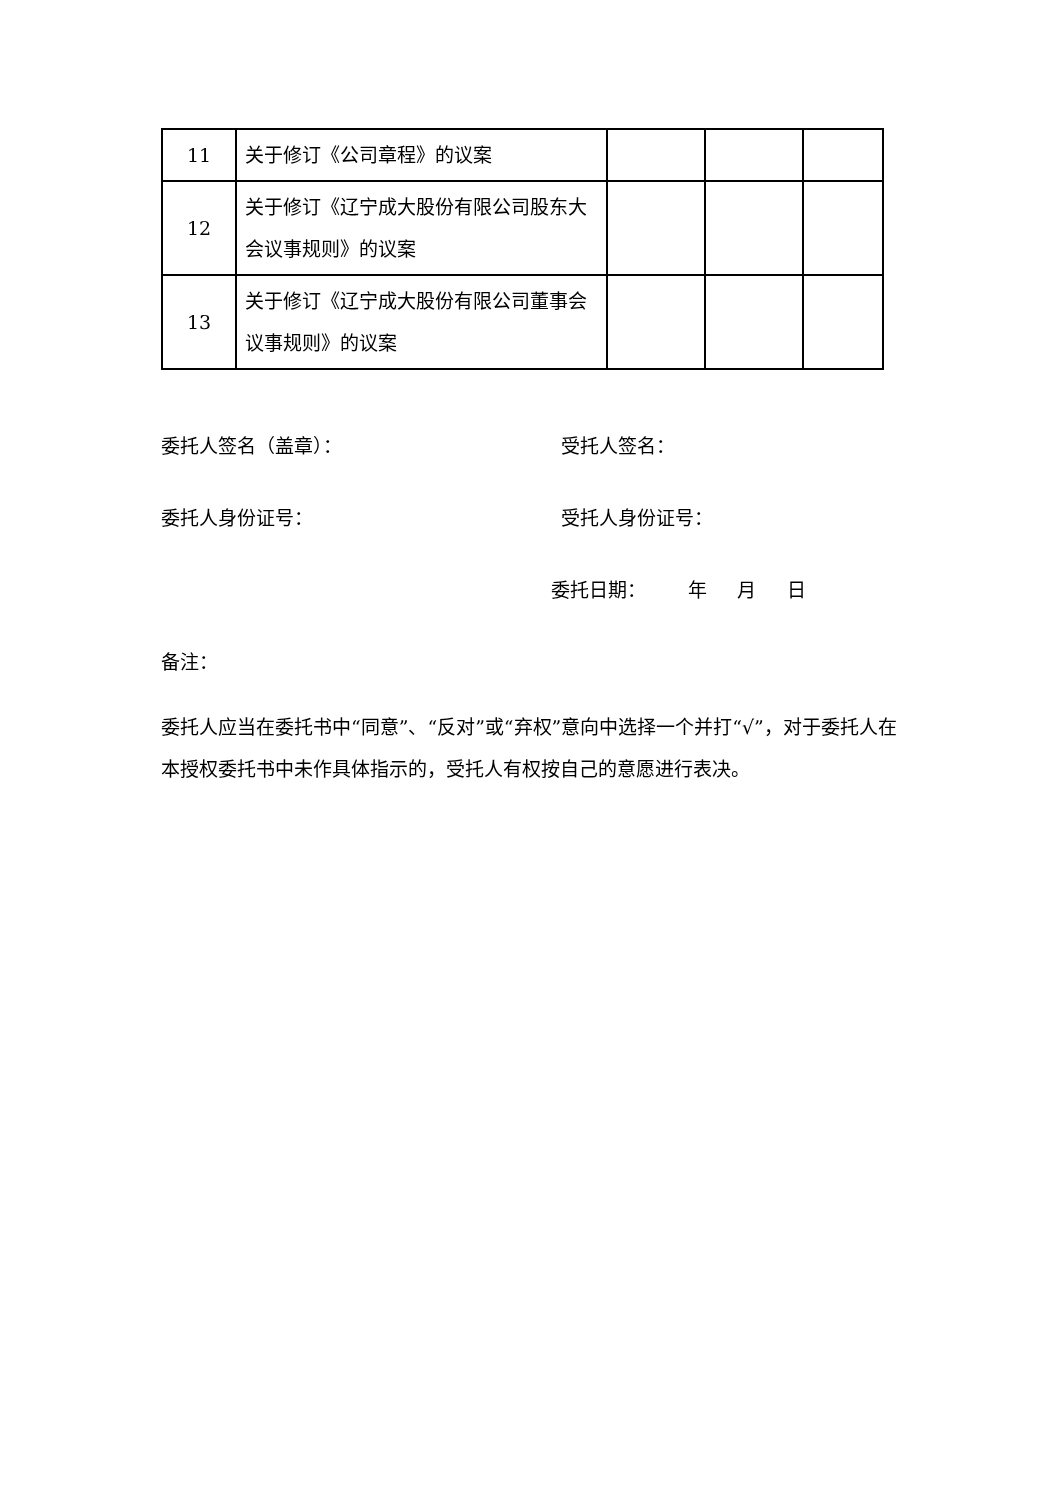| 11 | 关于修订《公司章程》的议案 | | | |
| 12 | 关于修订《辽宁成大股份有限公司股东大会议事规则》的议案 | | | |
| 13 | 关于修订《辽宁成大股份有限公司董事会议事规则》的议案 | | | |
委托人签名（盖章）： 受托人签名：
委托人身份证号： 受托人身份证号：
委托日期： 年 月 日
备注：
委托人应当在委托书中“同意”、“反对”或“弃权”意向中选择一个并打“√”，对于委托人在本授权委托书中未作具体指示的，受托人有权按自己的意愿进行表决。